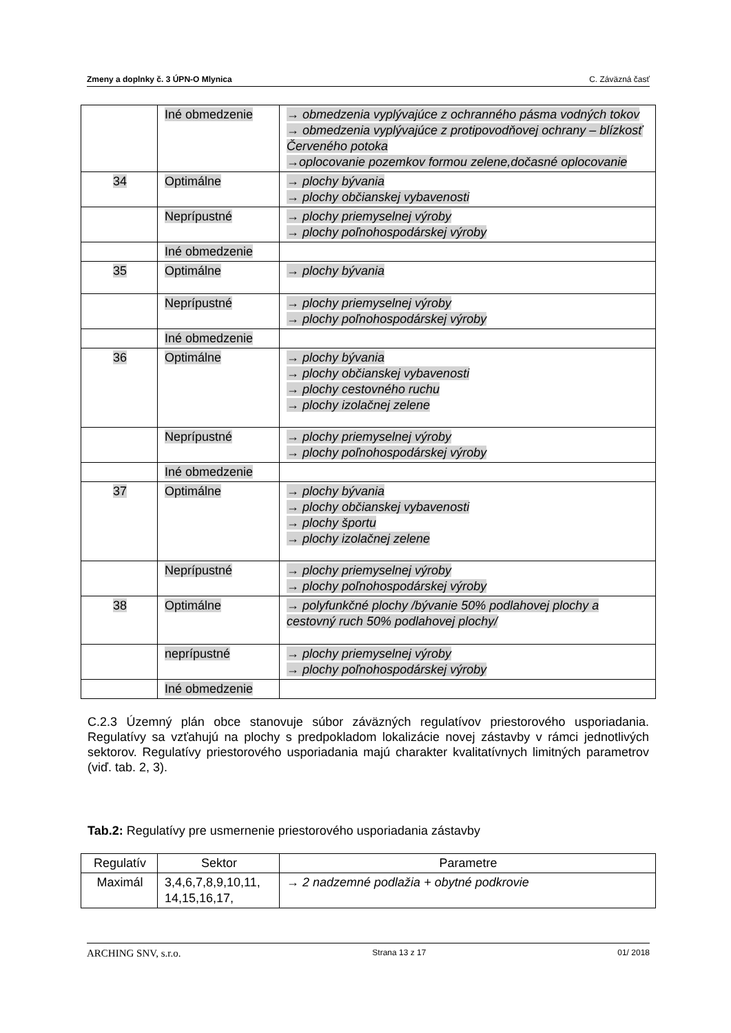Zmeny a doplnky č. 3 ÚPN-O Mlynica C. Záväzná časť
| | Iné obmedzenie | → obmedzenia vyplývajúce z ochranného pásma vodných tokov → obmedzenia vyplývajúce z protipovodňovej ochrany – blízkosť Červeného potoka →oplocovanie pozemkov formou zelene,dočasné oplocovanie |
| 34 | Optimálne | → plochy bývania → plochy občianskej vybavenosti |
| | Neprípustné | → plochy priemyselnej výroby → plochy poľnohospodárskej výroby |
| | Iné obmedzenie | |
| 35 | Optimálne | → plochy bývania |
| | Neprípustné | → plochy priemyselnej výroby → plochy poľnohospodárskej výroby |
| | Iné obmedzenie | |
| 36 | Optimálne | → plochy bývania → plochy občianskej vybavenosti → plochy cestovného ruchu → plochy izolačnej zelene |
| | Neprípustné | → plochy priemyselnej výroby → plochy poľnohospodárskej výroby |
| | Iné obmedzenie | |
| 37 | Optimálne | → plochy bývania → plochy občianskej vybavenosti → plochy športu → plochy izolačnej zelene |
| | Neprípustné | → plochy priemyselnej výroby → plochy poľnohospodárskej výroby |
| 38 | Optimálne | → polyfunkčné plochy /bývanie 50% podlahovej plochy a cestovný ruch 50% podlahovej plochy/ |
| | neprípustné | → plochy priemyselnej výroby → plochy poľnohospodárskej výroby |
| | Iné obmedzenie | |
C.2.3 Územný plán obce stanovuje súbor záväzných regulatívov priestorového usporiadania. Regulatívy sa vzťahujú na plochy s predpokladom lokalizácie novej zástavby v rámci jednotlivých sektorov. Regulatívy priestorového usporiadania majú charakter kvalitatívnych limitných parametrov (viď. tab. 2, 3).
Tab.2: Regulatívy pre usmernenie priestorového usporiadania zástavby
| Regulatív | Sektor | Parametre |
| --- | --- | --- |
| Maximál | 3,4,6,7,8,9,10,11, 14,15,16,17, | → 2 nadzemné podlažia + obytné podkrovie |
ARCHING SNV, s.r.o. Strana 13 z 17 01/ 2018